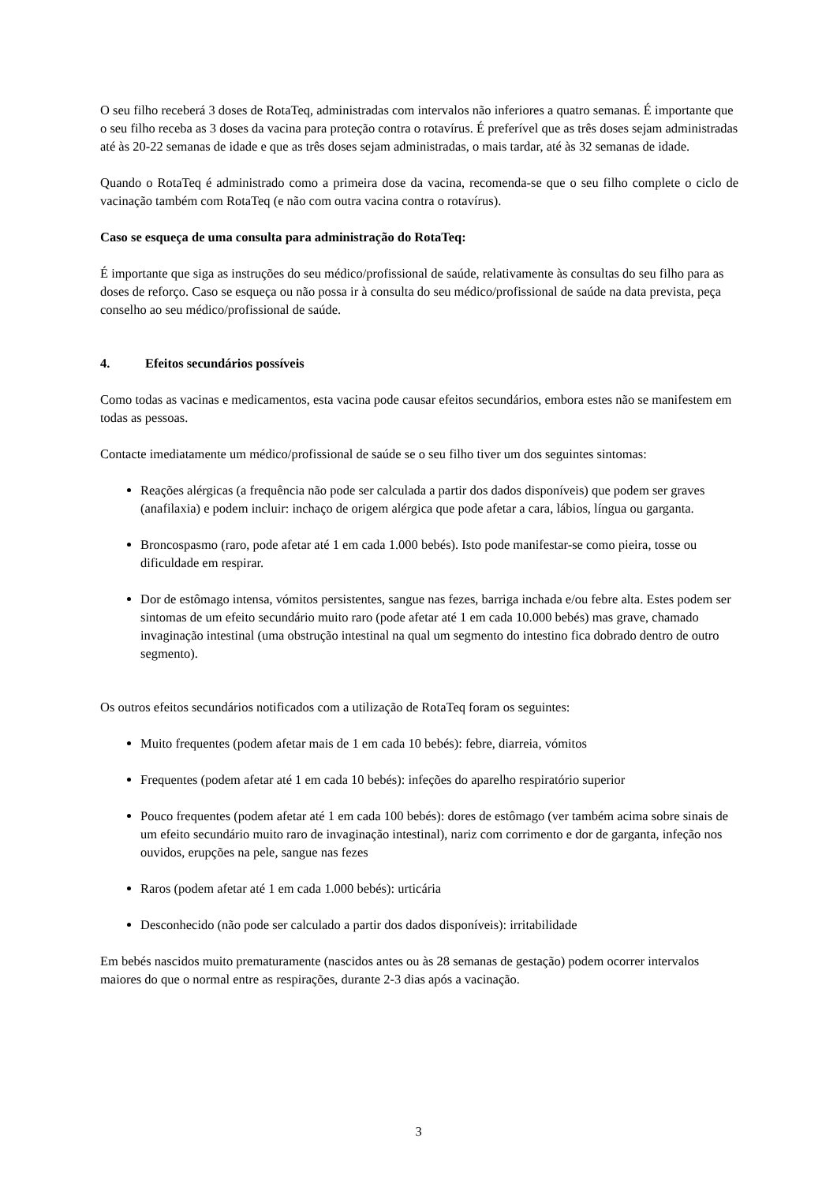O seu filho receberá 3 doses de RotaTeq, administradas com intervalos não inferiores a quatro semanas. É importante que o seu filho receba as 3 doses da vacina para proteção contra o rotavírus. É preferível que as três doses sejam administradas até às 20-22 semanas de idade e que as três doses sejam administradas, o mais tardar, até às 32 semanas de idade.
Quando o RotaTeq é administrado como a primeira dose da vacina, recomenda-se que o seu filho complete o ciclo de vacinação também com RotaTeq (e não com outra vacina contra o rotavírus).
Caso se esqueça de uma consulta para administração do RotaTeq:
É importante que siga as instruções do seu médico/profissional de saúde, relativamente às consultas do seu filho para as doses de reforço. Caso se esqueça ou não possa ir à consulta do seu médico/profissional de saúde na data prevista, peça conselho ao seu médico/profissional de saúde.
4. Efeitos secundários possíveis
Como todas as vacinas e medicamentos, esta vacina pode causar efeitos secundários, embora estes não se manifestem em todas as pessoas.
Contacte imediatamente um médico/profissional de saúde se o seu filho tiver um dos seguintes sintomas:
Reações alérgicas (a frequência não pode ser calculada a partir dos dados disponíveis) que podem ser graves (anafilaxia) e podem incluir: inchaço de origem alérgica que pode afetar a cara, lábios, língua ou garganta.
Broncospasmo (raro, pode afetar até 1 em cada 1.000 bebés). Isto pode manifestar-se como pieira, tosse ou dificuldade em respirar.
Dor de estômago intensa, vómitos persistentes, sangue nas fezes, barriga inchada e/ou febre alta. Estes podem ser sintomas de um efeito secundário muito raro (pode afetar até 1 em cada 10.000 bebés) mas grave, chamado invaginação intestinal (uma obstrução intestinal na qual um segmento do intestino fica dobrado dentro de outro segmento).
Os outros efeitos secundários notificados com a utilização de RotaTeq foram os seguintes:
Muito frequentes (podem afetar mais de 1 em cada 10 bebés): febre, diarreia, vómitos
Frequentes (podem afetar até 1 em cada 10 bebés): infeções do aparelho respiratório superior
Pouco frequentes (podem afetar até 1 em cada 100 bebés): dores de estômago (ver também acima sobre sinais de um efeito secundário muito raro de invaginação intestinal), nariz com corrimento e dor de garganta, infeção nos ouvidos, erupções na pele, sangue nas fezes
Raros (podem afetar até 1 em cada 1.000 bebés): urticária
Desconhecido (não pode ser calculado a partir dos dados disponíveis): irritabilidade
Em bebés nascidos muito prematuramente (nascidos antes ou às 28 semanas de gestação) podem ocorrer intervalos maiores do que o normal entre as respirações, durante 2-3 dias após a vacinação.
3